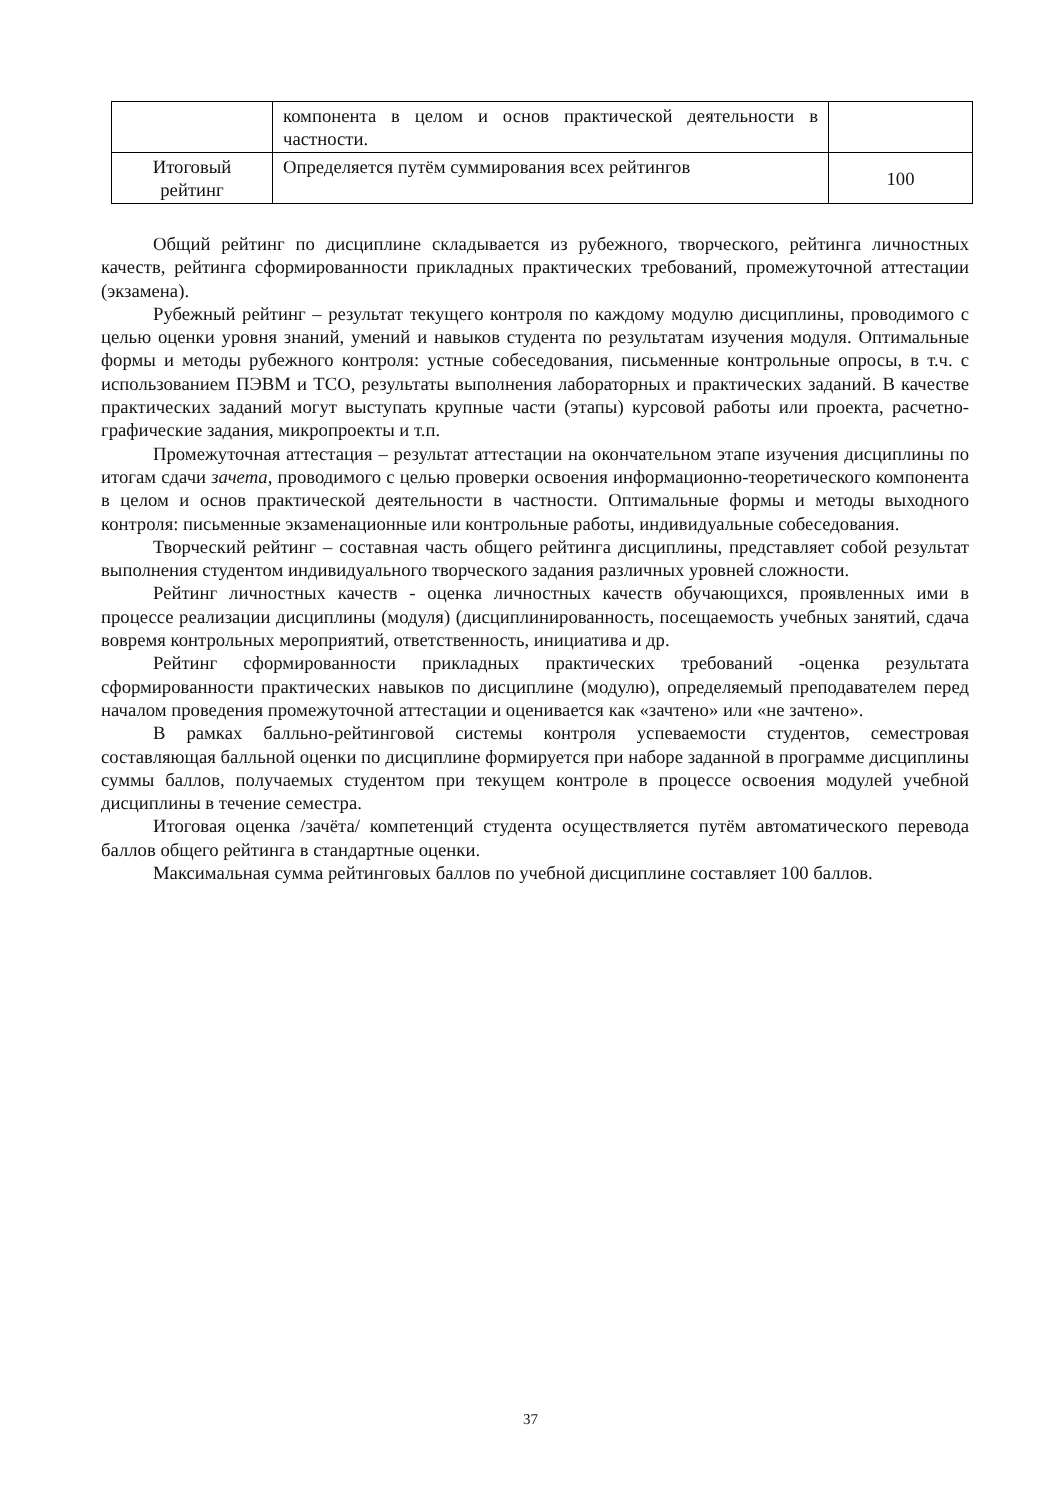| | компонента в целом и основ практической деятельности в частности. | |
| Итоговый рейтинг | Определяется путём суммирования всех рейтингов | 100 |
Общий рейтинг по дисциплине складывается из рубежного, творческого, рейтинга личностных качеств, рейтинга сформированности прикладных практических требований, промежуточной аттестации (экзамена).
Рубежный рейтинг – результат текущего контроля по каждому модулю дисциплины, проводимого с целью оценки уровня знаний, умений и навыков студента по результатам изучения модуля. Оптимальные формы и методы рубежного контроля: устные собеседования, письменные контрольные опросы, в т.ч. с использованием ПЭВМ и ТСО, результаты выполнения лабораторных и практических заданий. В качестве практических заданий могут выступать крупные части (этапы) курсовой работы или проекта, расчетно-графические задания, микропроекты и т.п.
Промежуточная аттестация – результат аттестации на окончательном этапе изучения дисциплины по итогам сдачи зачета, проводимого с целью проверки освоения информационно-теоретического компонента в целом и основ практической деятельности в частности. Оптимальные формы и методы выходного контроля: письменные экзаменационные или контрольные работы, индивидуальные собеседования.
Творческий рейтинг – составная часть общего рейтинга дисциплины, представляет собой результат выполнения студентом индивидуального творческого задания различных уровней сложности.
Рейтинг личностных качеств - оценка личностных качеств обучающихся, проявленных ими в процессе реализации дисциплины (модуля) (дисциплинированность, посещаемость учебных занятий, сдача вовремя контрольных мероприятий, ответственность, инициатива и др.
Рейтинг сформированности прикладных практических требований -оценка результата сформированности практических навыков по дисциплине (модулю), определяемый преподавателем перед началом проведения промежуточной аттестации и оценивается как «зачтено» или «не зачтено».
В рамках балльно-рейтинговой системы контроля успеваемости студентов, семестровая составляющая балльной оценки по дисциплине формируется при наборе заданной в программе дисциплины суммы баллов, получаемых студентом при текущем контроле в процессе освоения модулей учебной дисциплины в течение семестра.
Итоговая оценка /зачёта/ компетенций студента осуществляется путём автоматического перевода баллов общего рейтинга в стандартные оценки.
Максимальная сумма рейтинговых баллов по учебной дисциплине составляет 100 баллов.
37